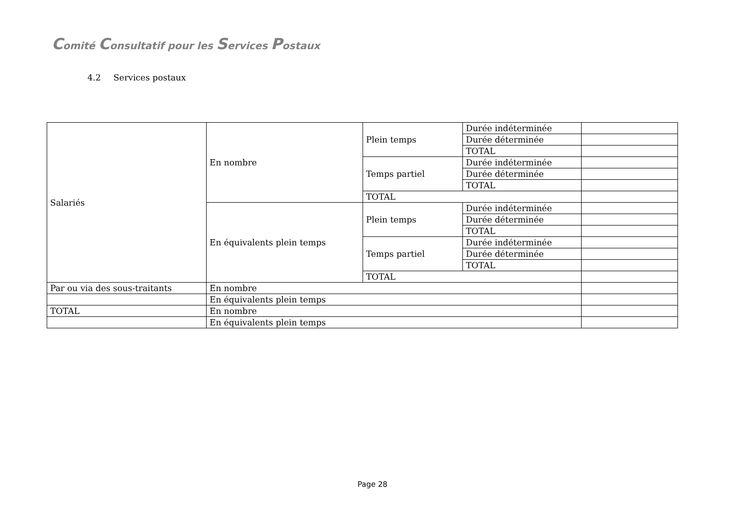Comité Consultatif pour les Services Postaux
4.2 Services postaux
| Salariés | En nombre | Plein temps | Durée indéterminée | |
| | | | Durée déterminée | |
| | | | TOTAL | |
| | | Temps partiel | Durée indéterminée | |
| | | | Durée déterminée | |
| | | | TOTAL | |
| | | TOTAL | | |
| | En équivalents plein temps | Plein temps | Durée indéterminée | |
| | | | Durée déterminée | |
| | | | TOTAL | |
| | | Temps partiel | Durée indéterminée | |
| | | | Durée déterminée | |
| | | | TOTAL | |
| | | TOTAL | | |
| Par ou via des sous-traitants | En nombre | | | |
| | En équivalents plein temps | | | |
| TOTAL | En nombre | | | |
| | En équivalents plein temps | | | |
Page 28